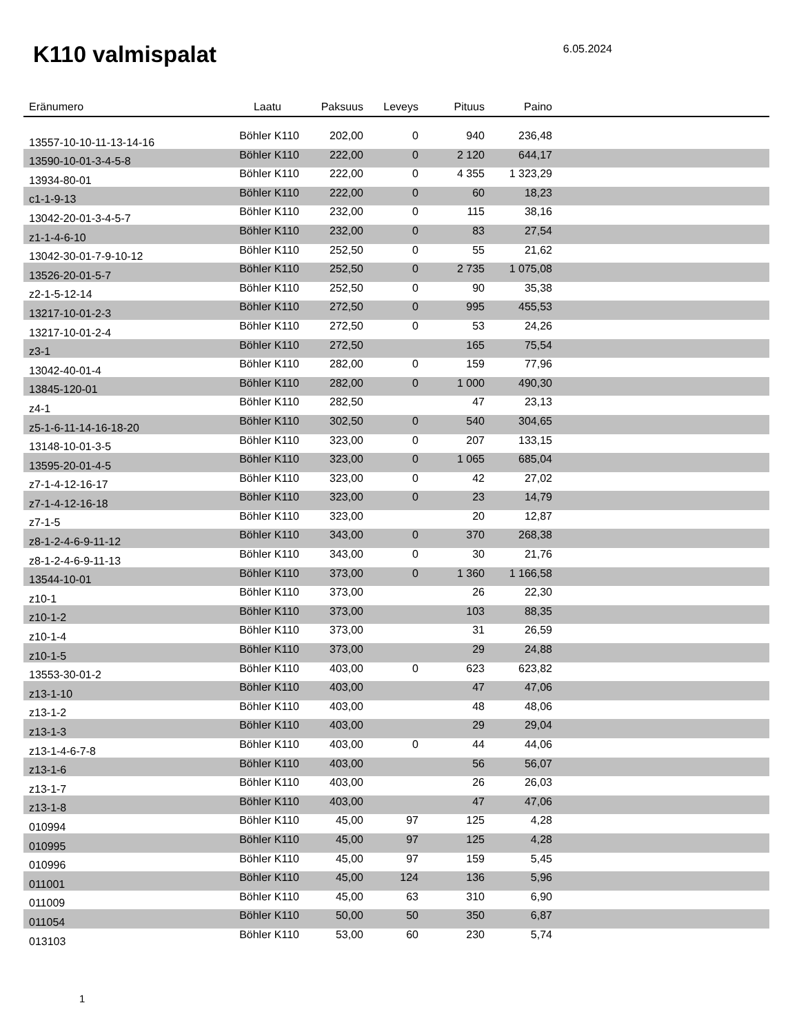K110 valmispalat
6.05.2024
| Eränumero | Laatu | Paksuus | Leveys | Pituus | Paino | |
| --- | --- | --- | --- | --- | --- | --- |
| 13557-10-10-11-13-14-16 | Böhler K110 | 202,00 | 0 | 940 | 236,48 | |
| 13590-10-01-3-4-5-8 | Böhler K110 | 222,00 | 0 | 2 120 | 644,17 | |
| 13934-80-01 | Böhler K110 | 222,00 | 0 | 4 355 | 1 323,29 | |
| c1-1-9-13 | Böhler K110 | 222,00 | 0 | 60 | 18,23 | |
| 13042-20-01-3-4-5-7 | Böhler K110 | 232,00 | 0 | 115 | 38,16 | |
| z1-1-4-6-10 | Böhler K110 | 232,00 | 0 | 83 | 27,54 | |
| 13042-30-01-7-9-10-12 | Böhler K110 | 252,50 | 0 | 55 | 21,62 | |
| 13526-20-01-5-7 | Böhler K110 | 252,50 | 0 | 2 735 | 1 075,08 | |
| z2-1-5-12-14 | Böhler K110 | 252,50 | 0 | 90 | 35,38 | |
| 13217-10-01-2-3 | Böhler K110 | 272,50 | 0 | 995 | 455,53 | |
| 13217-10-01-2-4 | Böhler K110 | 272,50 | 0 | 53 | 24,26 | |
| z3-1 | Böhler K110 | 272,50 | | 165 | 75,54 | |
| 13042-40-01-4 | Böhler K110 | 282,00 | 0 | 159 | 77,96 | |
| 13845-120-01 | Böhler K110 | 282,00 | 0 | 1 000 | 490,30 | |
| z4-1 | Böhler K110 | 282,50 | | 47 | 23,13 | |
| z5-1-6-11-14-16-18-20 | Böhler K110 | 302,50 | 0 | 540 | 304,65 | |
| 13148-10-01-3-5 | Böhler K110 | 323,00 | 0 | 207 | 133,15 | |
| 13595-20-01-4-5 | Böhler K110 | 323,00 | 0 | 1 065 | 685,04 | |
| z7-1-4-12-16-17 | Böhler K110 | 323,00 | 0 | 42 | 27,02 | |
| z7-1-4-12-16-18 | Böhler K110 | 323,00 | 0 | 23 | 14,79 | |
| z7-1-5 | Böhler K110 | 323,00 | | 20 | 12,87 | |
| z8-1-2-4-6-9-11-12 | Böhler K110 | 343,00 | 0 | 370 | 268,38 | |
| z8-1-2-4-6-9-11-13 | Böhler K110 | 343,00 | 0 | 30 | 21,76 | |
| 13544-10-01 | Böhler K110 | 373,00 | 0 | 1 360 | 1 166,58 | |
| z10-1 | Böhler K110 | 373,00 | | 26 | 22,30 | |
| z10-1-2 | Böhler K110 | 373,00 | | 103 | 88,35 | |
| z10-1-4 | Böhler K110 | 373,00 | | 31 | 26,59 | |
| z10-1-5 | Böhler K110 | 373,00 | | 29 | 24,88 | |
| 13553-30-01-2 | Böhler K110 | 403,00 | 0 | 623 | 623,82 | |
| z13-1-10 | Böhler K110 | 403,00 | | 47 | 47,06 | |
| z13-1-2 | Böhler K110 | 403,00 | | 48 | 48,06 | |
| z13-1-3 | Böhler K110 | 403,00 | | 29 | 29,04 | |
| z13-1-4-6-7-8 | Böhler K110 | 403,00 | 0 | 44 | 44,06 | |
| z13-1-6 | Böhler K110 | 403,00 | | 56 | 56,07 | |
| z13-1-7 | Böhler K110 | 403,00 | | 26 | 26,03 | |
| z13-1-8 | Böhler K110 | 403,00 | | 47 | 47,06 | |
| 010994 | Böhler K110 | 45,00 | 97 | 125 | 4,28 | |
| 010995 | Böhler K110 | 45,00 | 97 | 125 | 4,28 | |
| 010996 | Böhler K110 | 45,00 | 97 | 159 | 5,45 | |
| 011001 | Böhler K110 | 45,00 | 124 | 136 | 5,96 | |
| 011009 | Böhler K110 | 45,00 | 63 | 310 | 6,90 | |
| 011054 | Böhler K110 | 50,00 | 50 | 350 | 6,87 | |
| 013103 | Böhler K110 | 53,00 | 60 | 230 | 5,74 | |
1